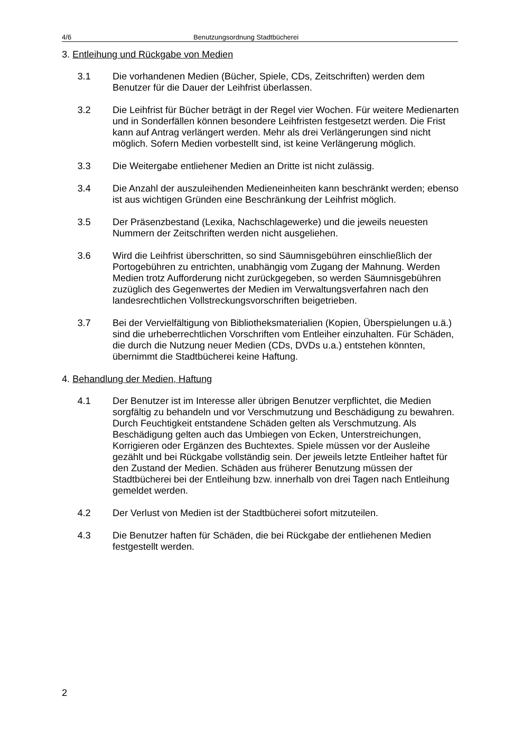4/6 Benutzungsordnung Stadtbücherei
3. Entleihung und Rückgabe von Medien
3.1 Die vorhandenen Medien (Bücher, Spiele, CDs, Zeitschriften) werden dem Benutzer für die Dauer der Leihfrist überlassen.
3.2 Die Leihfrist für Bücher beträgt in der Regel vier Wochen. Für weitere Medienarten und in Sonderfällen können besondere Leihfristen festgesetzt werden. Die Frist kann auf Antrag verlängert werden. Mehr als drei Verlängerungen sind nicht möglich. Sofern Medien vorbestellt sind, ist keine Verlängerung möglich.
3.3 Die Weitergabe entliehener Medien an Dritte ist nicht zulässig.
3.4 Die Anzahl der auszuleihenden Medieneinheiten kann beschränkt werden; ebenso ist aus wichtigen Gründen eine Beschränkung der Leihfrist möglich.
3.5 Der Präsenzbestand (Lexika, Nachschlagewerke) und die jeweils neuesten Nummern der Zeitschriften werden nicht ausgeliehen.
3.6 Wird die Leihfrist überschritten, so sind Säumnisgebühren einschließlich der Portogebühren zu entrichten, unabhängig vom Zugang der Mahnung. Werden Medien trotz Aufforderung nicht zurückgegeben, so werden Säumnisgebühren zuzüglich des Gegenwertes der Medien im Verwaltungsverfahren nach den landesrechtlichen Vollstreckungsvorschriften beigetrieben.
3.7 Bei der Vervielfältigung von Bibliotheksmaterialien (Kopien, Überspielungen u.ä.) sind die urheberrechtlichen Vorschriften vom Entleiher einzuhalten. Für Schäden, die durch die Nutzung neuer Medien (CDs, DVDs u.a.) entstehen könnten, übernimmt die Stadtbücherei keine Haftung.
4. Behandlung der Medien, Haftung
4.1 Der Benutzer ist im Interesse aller übrigen Benutzer verpflichtet, die Medien sorgfältig zu behandeln und vor Verschmutzung und Beschädigung zu bewahren. Durch Feuchtigkeit entstandene Schäden gelten als Verschmutzung. Als Beschädigung gelten auch das Umbiegen von Ecken, Unterstreichungen, Korrigieren oder Ergänzen des Buchtextes. Spiele müssen vor der Ausleihe gezählt und bei Rückgabe vollständig sein. Der jeweils letzte Entleiher haftet für den Zustand der Medien. Schäden aus früherer Benutzung müssen der Stadtbücherei bei der Entleihung bzw. innerhalb von drei Tagen nach Entleihung gemeldet werden.
4.2 Der Verlust von Medien ist der Stadtbücherei sofort mitzuteilen.
4.3 Die Benutzer haften für Schäden, die bei Rückgabe der entliehenen Medien festgestellt werden.
2